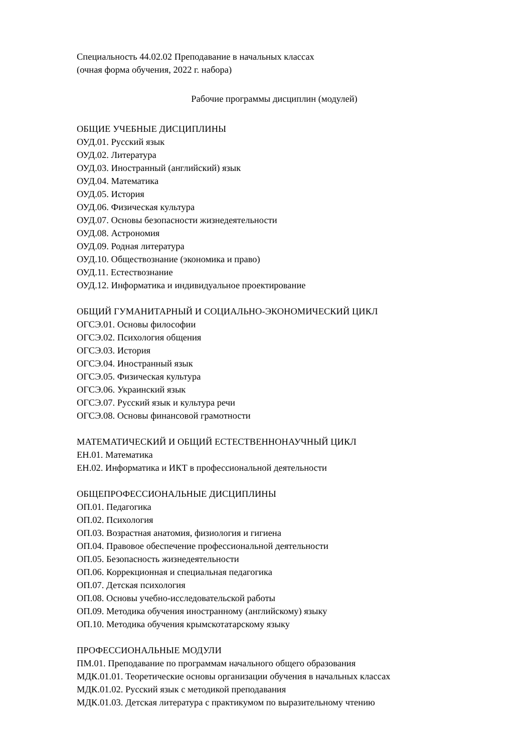Специальность 44.02.02 Преподавание в начальных классах
(очная форма обучения, 2022 г. набора)
Рабочие программы дисциплин (модулей)
ОБЩИЕ УЧЕБНЫЕ ДИСЦИПЛИНЫ
ОУД.01. Русский язык
ОУД.02. Литература
ОУД.03. Иностранный (английский) язык
ОУД.04. Математика
ОУД.05. История
ОУД.06. Физическая культура
ОУД.07. Основы безопасности жизнедеятельности
ОУД.08. Астрономия
ОУД.09. Родная литература
ОУД.10. Обществознание (экономика и право)
ОУД.11. Естествознание
ОУД.12. Информатика и индивидуальное проектирование
ОБЩИЙ ГУМАНИТАРНЫЙ И СОЦИАЛЬНО-ЭКОНОМИЧЕСКИЙ ЦИКЛ
ОГСЭ.01. Основы философии
ОГСЭ.02. Психология общения
ОГСЭ.03. История
ОГСЭ.04. Иностранный язык
ОГСЭ.05. Физическая культура
ОГСЭ.06. Украинский язык
ОГСЭ.07. Русский язык и культура речи
ОГСЭ.08. Основы финансовой грамотности
МАТЕМАТИЧЕСКИЙ И ОБЩИЙ ЕСТЕСТВЕННОНАУЧНЫЙ ЦИКЛ
ЕН.01. Математика
ЕН.02. Информатика и ИКТ в профессиональной деятельности
ОБЩЕПРОФЕССИОНАЛЬНЫЕ ДИСЦИПЛИНЫ
ОП.01. Педагогика
ОП.02. Психология
ОП.03. Возрастная анатомия, физиология и гигиена
ОП.04. Правовое обеспечение профессиональной деятельности
ОП.05. Безопасность жизнедеятельности
ОП.06. Коррекционная и специальная педагогика
ОП.07. Детская психология
ОП.08. Основы учебно-исследовательской работы
ОП.09. Методика обучения иностранному (английскому) языку
ОП.10. Методика обучения крымскотатарскому языку
ПРОФЕССИОНАЛЬНЫЕ МОДУЛИ
ПМ.01. Преподавание по программам начального общего образования
МДК.01.01. Теоретические основы организации обучения в начальных классах
МДК.01.02. Русский язык с методикой преподавания
МДК.01.03. Детская литература с практикумом по выразительному чтению